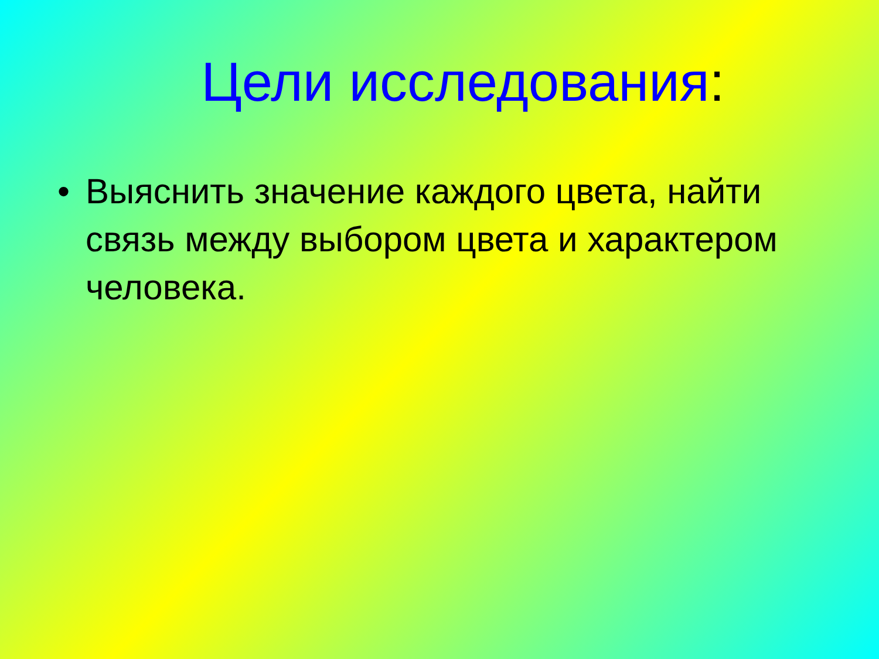Цели исследования:
• Выяснить значение каждого цвета, найти связь между выбором цвета и характером человека.